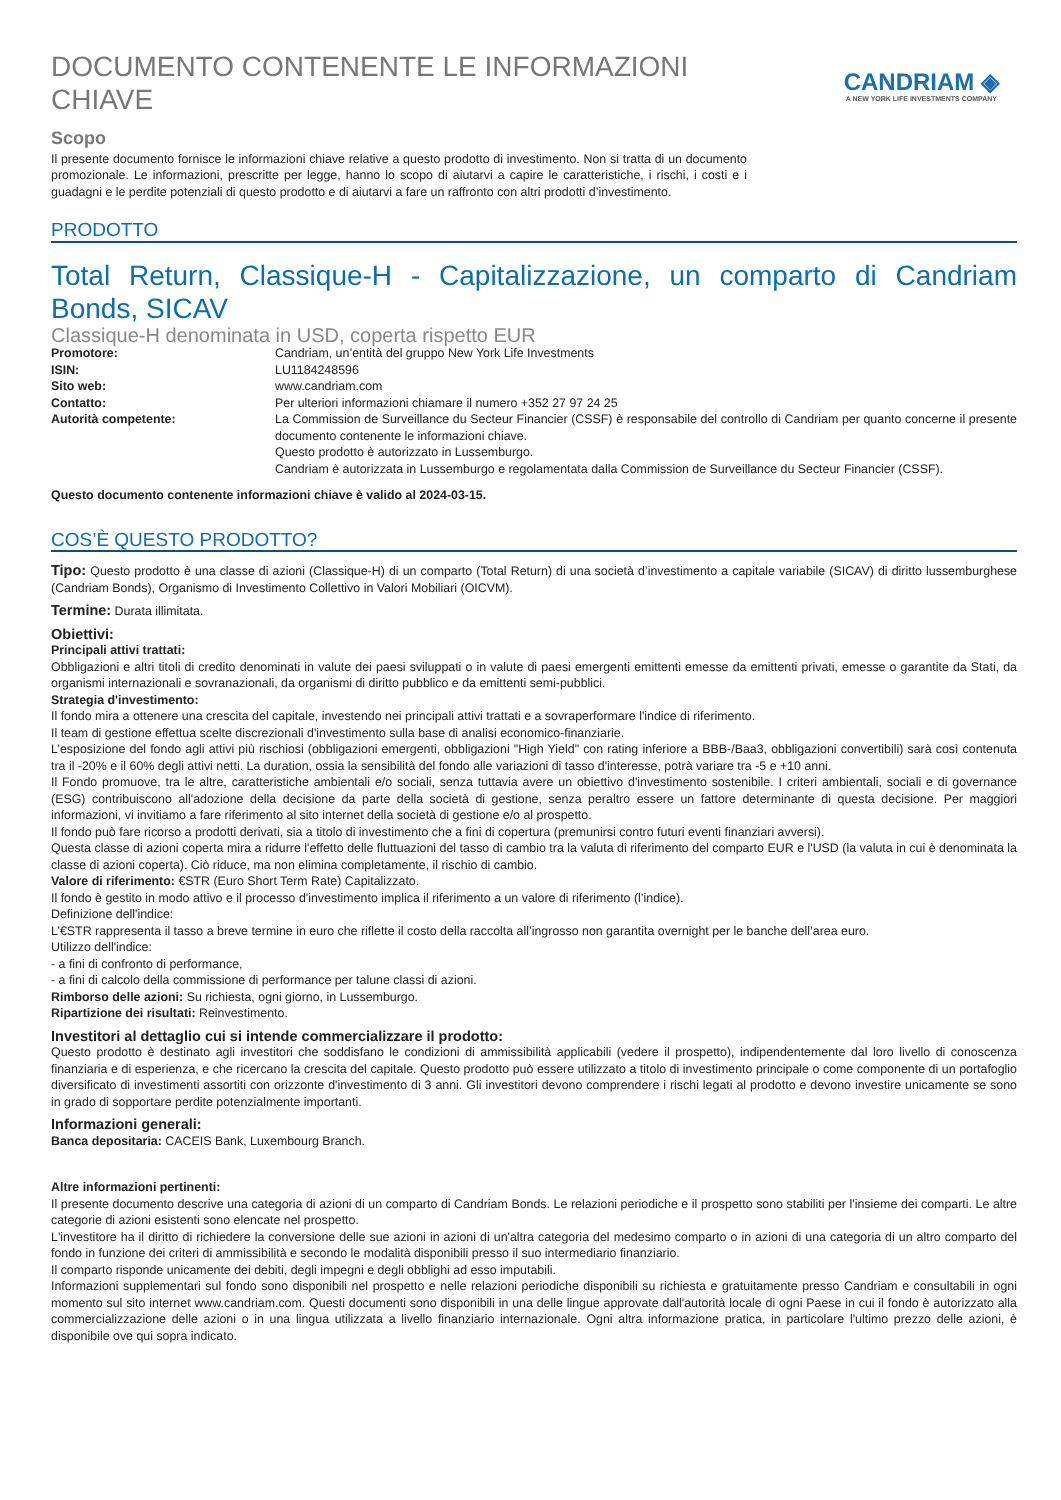DOCUMENTO CONTENENTE LE INFORMAZIONI CHIAVE
CANDRIAM ◈
A NEW YORK LIFE INVESTMENTS COMPANY
Scopo
Il presente documento fornisce le informazioni chiave relative a questo prodotto di investimento. Non si tratta di un documento promozionale. Le informazioni, prescritte per legge, hanno lo scopo di aiutarvi a capire le caratteristiche, i rischi, i costi e i guadagni e le perdite potenziali di questo prodotto e di aiutarvi a fare un raffronto con altri prodotti d’investimento.
PRODOTTO
Total Return, Classique-H - Capitalizzazione, un comparto di Candriam Bonds, SICAV
Classique-H denominata in USD, coperta rispetto EUR
| Promotore: | Candriam, un’entità del gruppo New York Life Investments |
| ISIN: | LU1184248596 |
| Sito web: | www.candriam.com |
| Contatto: | Per ulteriori informazioni chiamare il numero +352 27 97 24 25 |
| Autorità competente: | La Commission de Surveillance du Secteur Financier (CSSF) è responsabile del controllo di Candriam per quanto concerne il presente documento contenente le informazioni chiave. Questo prodotto è autorizzato in Lussemburgo. Candriam è autorizzata in Lussemburgo e regolamentata dalla Commission de Surveillance du Secteur Financier (CSSF). |
Questo documento contenente informazioni chiave è valido al 2024-03-15.
COS’È QUESTO PRODOTTO?
Tipo: Questo prodotto è una classe di azioni (Classique-H) di un comparto (Total Return) di una società d’investimento a capitale variabile (SICAV) di diritto lussemburghese (Candriam Bonds), Organismo di Investimento Collettivo in Valori Mobiliari (OICVM).
Termine: Durata illimitata.
Obiettivi:
Principali attivi trattati:
Obbligazioni e altri titoli di credito denominati in valute dei paesi sviluppati o in valute di paesi emergenti emittenti emesse da emittenti privati, emesse o garantite da Stati, da organismi internazionali e sovranazionali, da organismi di diritto pubblico e da emittenti semi-pubblici.
Strategia d'investimento:
Il fondo mira a ottenere una crescita del capitale, investendo nei principali attivi trattati e a sovraperformare l'indice di riferimento.
Il team di gestione effettua scelte discrezionali d'investimento sulla base di analisi economico-finanziarie.
L’esposizione del fondo agli attivi più rischiosi (obbligazioni emergenti, obbligazioni "High Yield" con rating inferiore a BBB-/Baa3, obbligazioni convertibili) sarà così contenuta tra il -20% e il 60% degli attivi netti. La duration, ossia la sensibilità del fondo alle variazioni di tasso d'interesse, potrà variare tra -5 e +10 anni.
Il Fondo promuove, tra le altre, caratteristiche ambientali e/o sociali, senza tuttavia avere un obiettivo d'investimento sostenibile. I criteri ambientali, sociali e di governance (ESG) contribuiscono all'adozione della decisione da parte della società di gestione, senza peraltro essere un fattore determinante di questa decisione. Per maggiori informazioni, vi invitiamo a fare riferimento al sito internet della società di gestione e/o al prospetto.
Il fondo può fare ricorso a prodotti derivati, sia a titolo di investimento che a fini di copertura (premunirsi contro futuri eventi finanziari avversi).
Questa classe di azioni coperta mira a ridurre l'effetto delle fluttuazioni del tasso di cambio tra la valuta di riferimento del comparto EUR e l'USD (la valuta in cui è denominata la classe di azioni coperta). Ciò riduce, ma non elimina completamente, il rischio di cambio.
Valore di riferimento: €STR (Euro Short Term Rate) Capitalizzato.
Il fondo è gestito in modo attivo e il processo d'investimento implica il riferimento a un valore di riferimento (l’indice).
Definizione dell'indice:
L’€STR rappresenta il tasso a breve termine in euro che riflette il costo della raccolta all’ingrosso non garantita overnight per le banche dell’area euro.
Utilizzo dell'indice:
- a fini di confronto di performance,
- a fini di calcolo della commissione di performance per talune classi di azioni.
Rimborso delle azioni: Su richiesta, ogni giorno, in Lussemburgo.
Ripartizione dei risultati: Reinvestimento.
Investitori al dettaglio cui si intende commercializzare il prodotto:
Questo prodotto è destinato agli investitori che soddisfano le condizioni di ammissibilità applicabili (vedere il prospetto), indipendentemente dal loro livello di conoscenza finanziaria e di esperienza, e che ricercano la crescita del capitale. Questo prodotto può essere utilizzato a titolo di investimento principale o come componente di un portafoglio diversificato di investimenti assortiti con orizzonte d'investimento di 3 anni. Gli investitori devono comprendere i rischi legati al prodotto e devono investire unicamente se sono in grado di sopportare perdite potenzialmente importanti.
Informazioni generali:
Banca depositaria: CACEIS Bank, Luxembourg Branch.
Altre informazioni pertinenti:
Il presente documento descrive una categoria di azioni di un comparto di Candriam Bonds. Le relazioni periodiche e il prospetto sono stabiliti per l'insieme dei comparti. Le altre categorie di azioni esistenti sono elencate nel prospetto.
L'investitore ha il diritto di richiedere la conversione delle sue azioni in azioni di un'altra categoria del medesimo comparto o in azioni di una categoria di un altro comparto del fondo in funzione dei criteri di ammissibilità e secondo le modalità disponibili presso il suo intermediario finanziario.
Il comparto risponde unicamente dei debiti, degli impegni e degli obblighi ad esso imputabili.
Informazioni supplementari sul fondo sono disponibili nel prospetto e nelle relazioni periodiche disponibili su richiesta e gratuitamente presso Candriam e consultabili in ogni momento sul sito internet www.candriam.com. Questi documenti sono disponibili in una delle lingue approvate dall'autorità locale di ogni Paese in cui il fondo è autorizzato alla commercializzazione delle azioni o in una lingua utilizzata a livello finanziario internazionale. Ogni altra informazione pratica, in particolare l'ultimo prezzo delle azioni, è disponibile ove qui sopra indicato.